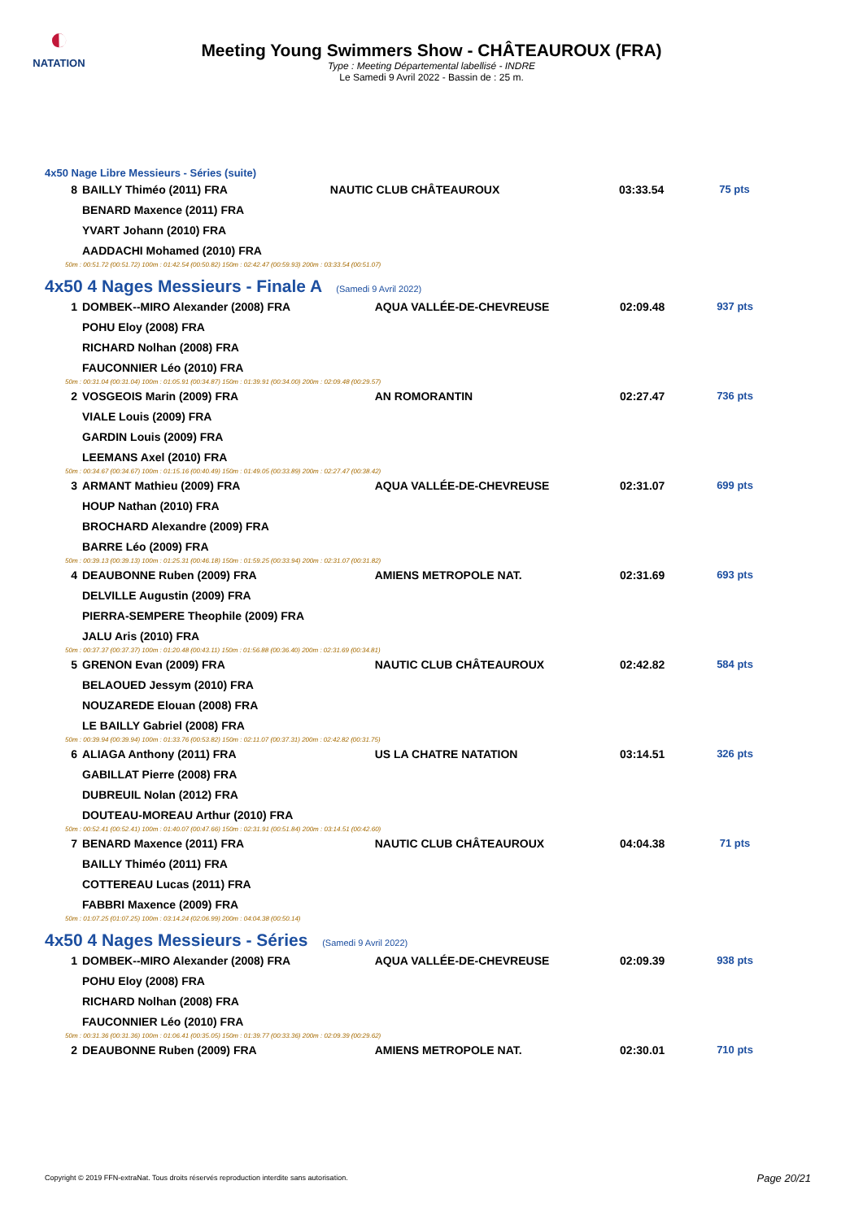◐
NATATION
Meeting Young Swimmers Show - CHÂTEAUROUX (FRA)
Type : Meeting Départemental labellisé - INDRE
Le Samedi 9 Avril 2022 - Bassin de : 25 m.
4x50 Nage Libre Messieurs - Séries (suite)
| 8 | BAILLY Thiméo (2011) FRA | NAUTIC CLUB CHÂTEAUROUX | 03:33.54 | 75 pts |
| | BENARD Maxence (2011) FRA | | | |
| | YVART Johann (2010) FRA | | | |
| | AADDACHI Mohamed (2010) FRA | | | |
| 50m : 00:51.72 (00:51.72) 100m : 01:42.54 (00:50.82) 150m : 02:42.47 (00:59.93) 200m : 03:33.54 (00:51.07) | | | | |
4x50 4 Nages Messieurs - Finale A (Samedi 9 Avril 2022)
| 1 | DOMBEK--MIRO Alexander (2008) FRA | AQUA VALLÉE-DE-CHEVREUSE | 02:09.48 | 937 pts |
| | POHU Eloy (2008) FRA | | | |
| | RICHARD Nolhan (2008) FRA | | | |
| | FAUCONNIER Léo (2010) FRA | | | |
| 50m : 00:31.04 (00:31.04) 100m : 01:05.91 (00:34.87) 150m : 01:39.91 (00:34.00) 200m : 02:09.48 (00:29.57) | | | | |
| 2 | VOSGEOIS Marin (2009) FRA | AN ROMORANTIN | 02:27.47 | 736 pts |
| | VIALE Louis (2009) FRA | | | |
| | GARDIN Louis (2009) FRA | | | |
| | LEEMANS Axel (2010) FRA | | | |
| 50m : 00:34.67 (00:34.67) 100m : 01:15.16 (00:40.49) 150m : 01:49.05 (00:33.89) 200m : 02:27.47 (00:38.42) | | | | |
| 3 | ARMANT Mathieu (2009) FRA | AQUA VALLÉE-DE-CHEVREUSE | 02:31.07 | 699 pts |
| | HOUP Nathan (2010) FRA | | | |
| | BROCHARD Alexandre (2009) FRA | | | |
| | BARRE Léo (2009) FRA | | | |
| 50m : 00:39.13 (00:39.13) 100m : 01:25.31 (00:46.18) 150m : 01:59.25 (00:33.94) 200m : 02:31.07 (00:31.82) | | | | |
| 4 | DEAUBONNE Ruben (2009) FRA | AMIENS METROPOLE NAT. | 02:31.69 | 693 pts |
| | DELVILLE Augustin (2009) FRA | | | |
| | PIERRA-SEMPERE Theophile (2009) FRA | | | |
| | JALU Aris (2010) FRA | | | |
| 50m : 00:37.37 (00:37.37) 100m : 01:20.48 (00:43.11) 150m : 01:56.88 (00:36.40) 200m : 02:31.69 (00:34.81) | | | | |
| 5 | GRENON Evan (2009) FRA | NAUTIC CLUB CHÂTEAUROUX | 02:42.82 | 584 pts |
| | BELAOUED Jessym (2010) FRA | | | |
| | NOUZAREDE Elouan (2008) FRA | | | |
| | LE BAILLY Gabriel (2008) FRA | | | |
| 50m : 00:39.94 (00:39.94) 100m : 01:33.76 (00:53.82) 150m : 02:11.07 (00:37.31) 200m : 02:42.82 (00:31.75) | | | | |
| 6 | ALIAGA Anthony (2011) FRA | US LA CHATRE NATATION | 03:14.51 | 326 pts |
| | GABILLAT Pierre (2008) FRA | | | |
| | DUBREUIL Nolan (2012) FRA | | | |
| | DOUTEAU-MOREAU Arthur (2010) FRA | | | |
| 50m : 00:52.41 (00:52.41) 100m : 01:40.07 (00:47.66) 150m : 02:31.91 (00:51.84) 200m : 03:14.51 (00:42.60) | | | | |
| 7 | BENARD Maxence (2011) FRA | NAUTIC CLUB CHÂTEAUROUX | 04:04.38 | 71 pts |
| | BAILLY Thiméo (2011) FRA | | | |
| | COTTEREAU Lucas (2011) FRA | | | |
| | FABBRI Maxence (2009) FRA | | | |
| 50m : 01:07.25 (01:07.25) 100m : 03:14.24 (02:06.99) 200m : 04:04.38 (00:50.14) | | | | |
4x50 4 Nages Messieurs - Séries (Samedi 9 Avril 2022)
| 1 | DOMBEK--MIRO Alexander (2008) FRA | AQUA VALLÉE-DE-CHEVREUSE | 02:09.39 | 938 pts |
| | POHU Eloy (2008) FRA | | | |
| | RICHARD Nolhan (2008) FRA | | | |
| | FAUCONNIER Léo (2010) FRA | | | |
| 50m : 00:31.36 (00:31.36) 100m : 01:06.41 (00:35.05) 150m : 01:39.77 (00:33.36) 200m : 02:09.39 (00:29.62) | | | | |
| 2 | DEAUBONNE Ruben (2009) FRA | AMIENS METROPOLE NAT. | 02:30.01 | 710 pts |
Copyright © 2019 FFN-extraNat. Tous droits réservés reproduction interdite sans autorisation.
Page 20/21